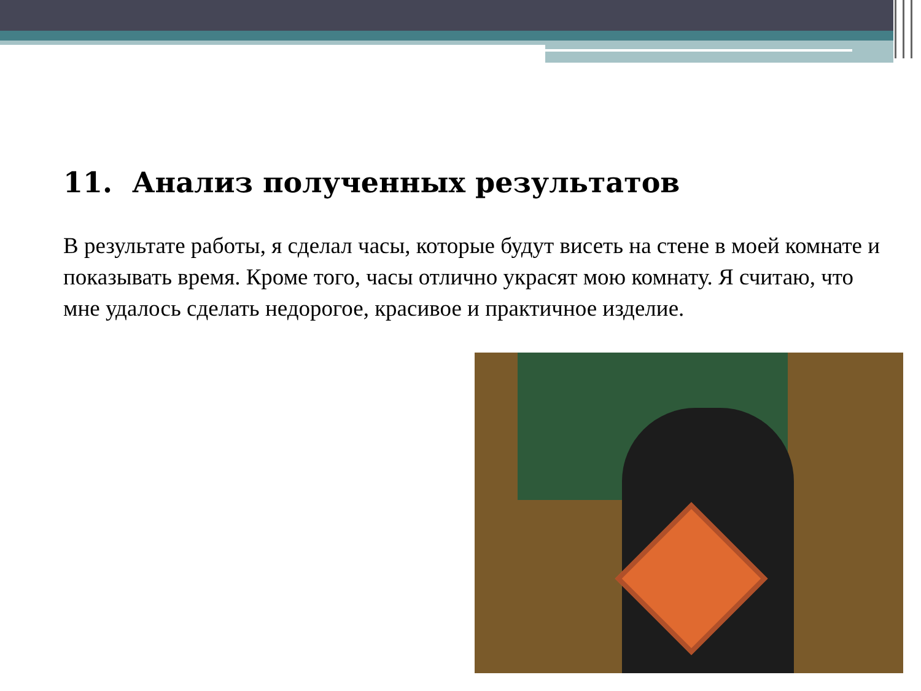11. Анализ полученных результатов
В результате работы, я сделал часы, которые будут висеть на стене в моей комнате и показывать время. Кроме того, часы отлично украсят мою комнату. Я считаю, что мне удалось сделать недорогое, красивое и практичное изделие.